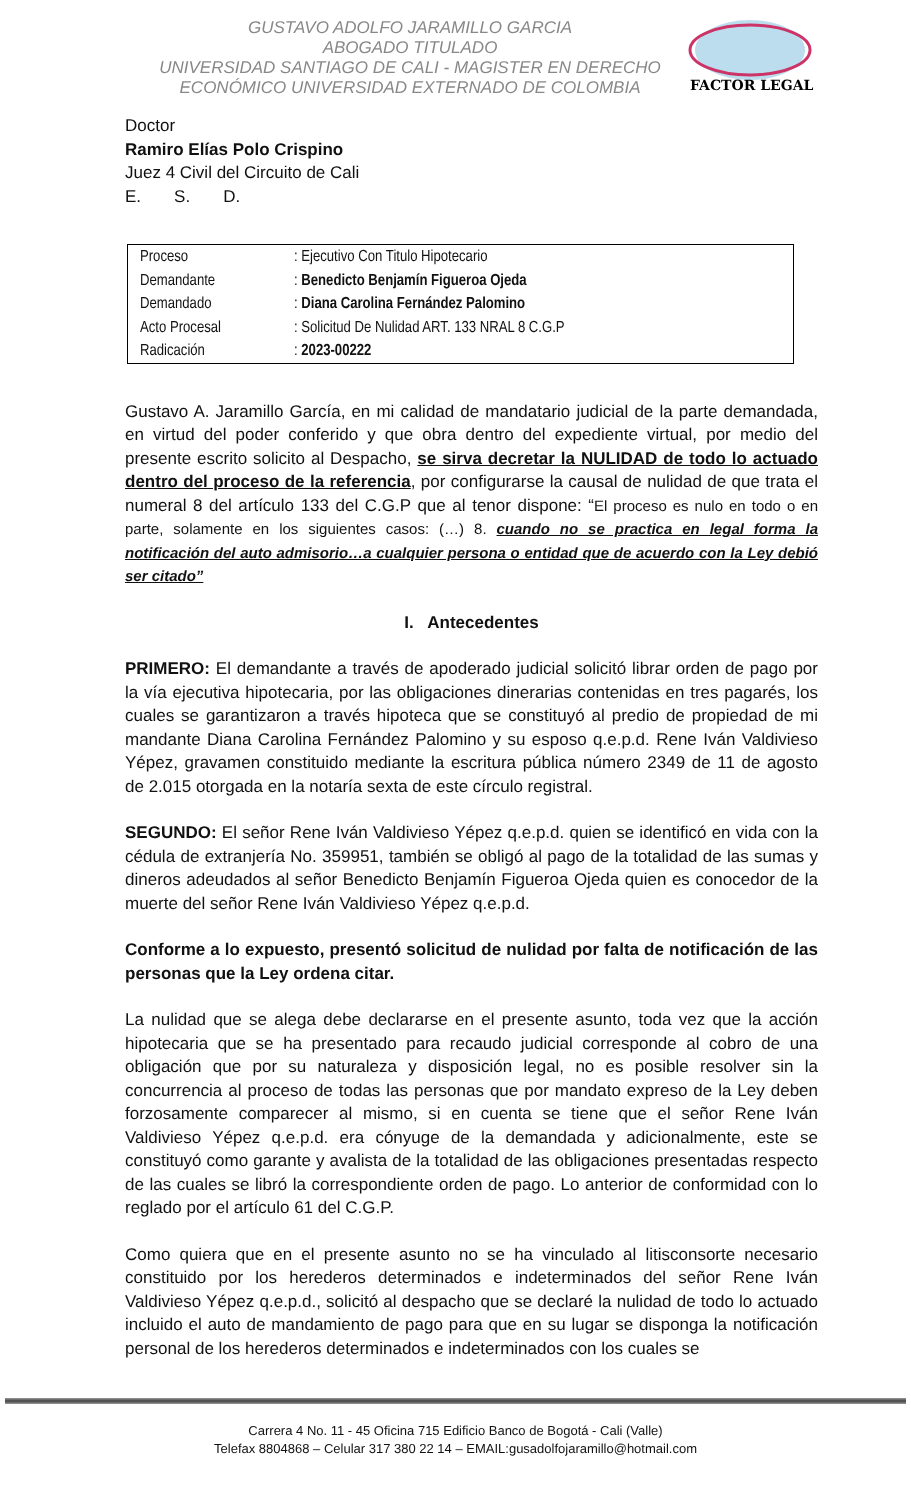GUSTAVO ADOLFO JARAMILLO GARCIA
ABOGADO TITULADO
UNIVERSIDAD SANTIAGO DE CALI - MAGISTER EN DERECHO
ECONÓMICO UNIVERSIDAD EXTERNADO DE COLOMBIA
FACTOR LEGAL
Doctor
Ramiro Elías Polo Crispino
Juez 4 Civil del Circuito de Cali
E. S. D.
| Proceso | : Ejecutivo Con Titulo Hipotecario |
| Demandante | : Benedicto Benjamín Figueroa Ojeda |
| Demandado | : Diana Carolina Fernández Palomino |
| Acto Procesal | : Solicitud De Nulidad ART. 133 NRAL 8 C.G.P |
| Radicación | : 2023-00222 |
Gustavo A. Jaramillo García, en mi calidad de mandatario judicial de la parte demandada, en virtud del poder conferido y que obra dentro del expediente virtual, por medio del presente escrito solicito al Despacho, se sirva decretar la NULIDAD de todo lo actuado dentro del proceso de la referencia, por configurarse la causal de nulidad de que trata el numeral 8 del artículo 133 del C.G.P que al tenor dispone: “El proceso es nulo en todo o en parte, solamente en los siguientes casos: (…) 8. cuando no se practica en legal forma la notificación del auto admisorio…a cualquier persona o entidad que de acuerdo con la Ley debió ser citado”
I. Antecedentes
PRIMERO: El demandante a través de apoderado judicial solicitó librar orden de pago por la vía ejecutiva hipotecaria, por las obligaciones dinerarias contenidas en tres pagarés, los cuales se garantizaron a través hipoteca que se constituyó al predio de propiedad de mi mandante Diana Carolina Fernández Palomino y su esposo q.e.p.d. Rene Iván Valdivieso Yépez, gravamen constituido mediante la escritura pública número 2349 de 11 de agosto de 2.015 otorgada en la notaría sexta de este círculo registral.
SEGUNDO: El señor Rene Iván Valdivieso Yépez q.e.p.d. quien se identificó en vida con la cédula de extranjería No. 359951, también se obligó al pago de la totalidad de las sumas y dineros adeudados al señor Benedicto Benjamín Figueroa Ojeda quien es conocedor de la muerte del señor Rene Iván Valdivieso Yépez q.e.p.d.
Conforme a lo expuesto, presentó solicitud de nulidad por falta de notificación de las personas que la Ley ordena citar.
La nulidad que se alega debe declararse en el presente asunto, toda vez que la acción hipotecaria que se ha presentado para recaudo judicial corresponde al cobro de una obligación que por su naturaleza y disposición legal, no es posible resolver sin la concurrencia al proceso de todas las personas que por mandato expreso de la Ley deben forzosamente comparecer al mismo, si en cuenta se tiene que el señor Rene Iván Valdivieso Yépez q.e.p.d. era cónyuge de la demandada y adicionalmente, este se constituyó como garante y avalista de la totalidad de las obligaciones presentadas respecto de las cuales se libró la correspondiente orden de pago. Lo anterior de conformidad con lo reglado por el artículo 61 del C.G.P.
Como quiera que en el presente asunto no se ha vinculado al litisconsorte necesario constituido por los herederos determinados e indeterminados del señor Rene Iván Valdivieso Yépez q.e.p.d., solicitó al despacho que se declaré la nulidad de todo lo actuado incluido el auto de mandamiento de pago para que en su lugar se disponga la notificación personal de los herederos determinados e indeterminados con los cuales se
Carrera 4 No. 11 - 45 Oficina 715 Edificio Banco de Bogotá - Cali (Valle)
Telefax 8804868 – Celular 317 380 22 14 – EMAIL:gusadolfojaramillo@hotmail.com